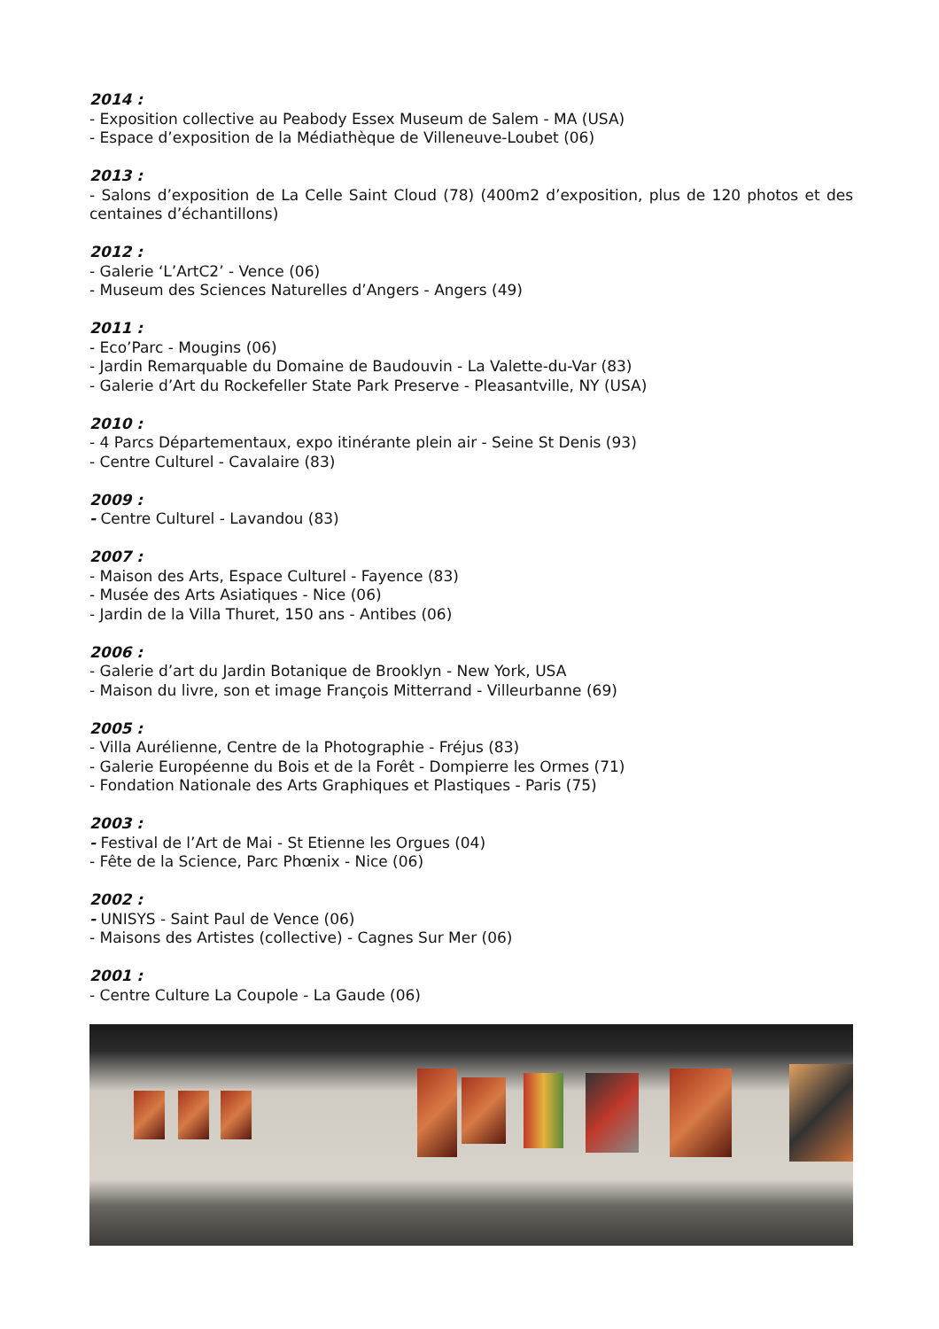2014 :
- Exposition collective au Peabody Essex Museum de Salem - MA (USA)
- Espace d’exposition de la Médiathèque de Villeneuve-Loubet (06)
2013 :
- Salons d’exposition de La Celle Saint Cloud (78) (400m2 d’exposition, plus de 120 photos et des centaines d’échantillons)
2012 :
- Galerie ‘L’ArtC2’ - Vence (06)
- Museum des Sciences Naturelles d’Angers - Angers (49)
2011 :
- Eco’Parc - Mougins (06)
- Jardin Remarquable du Domaine de Baudouvin - La Valette-du-Var (83)
- Galerie d’Art du Rockefeller State Park Preserve - Pleasantville, NY (USA)
2010 :
- 4 Parcs Départementaux, expo itinérante plein air - Seine St Denis (93)
- Centre Culturel - Cavalaire (83)
2009 :
- Centre Culturel - Lavandou (83)
2007 :
- Maison des Arts, Espace Culturel - Fayence (83)
- Musée des Arts Asiatiques - Nice (06)
- Jardin de la Villa Thuret, 150 ans - Antibes (06)
2006 :
- Galerie d’art du Jardin Botanique de Brooklyn - New York, USA
- Maison du livre, son et image François Mitterrand - Villeurbanne (69)
2005 :
- Villa Aurélienne, Centre de la Photographie - Fréjus (83)
- Galerie Européenne du Bois et de la Forêt - Dompierre les Ormes (71)
- Fondation Nationale des Arts Graphiques et Plastiques - Paris (75)
2003 :
- Festival de l’Art de Mai - St Etienne les Orgues (04)
- Fête de la Science, Parc Phœnix - Nice (06)
2002 :
- UNISYS - Saint Paul de Vence (06)
- Maisons des Artistes (collective) - Cagnes Sur Mer (06)
2001 :
- Centre Culture La Coupole - La Gaude (06)